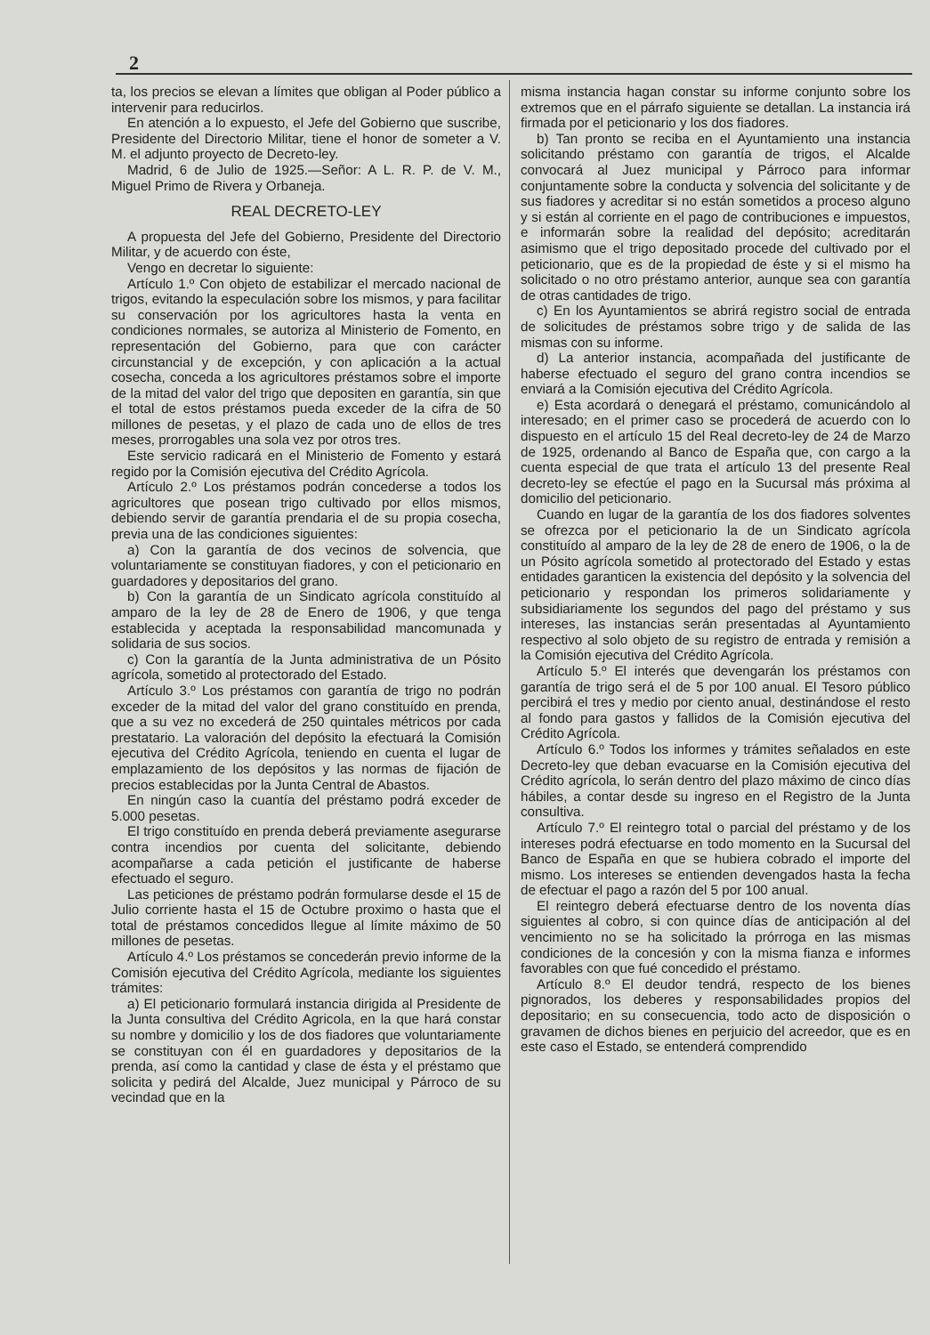2
ta, los precios se elevan a límites que obligan al Poder público a intervenir para reducirlos.
En atención a lo expuesto, el Jefe del Gobierno que suscribe, Presidente del Directorio Militar, tiene el honor de someter a V. M. el adjunto proyecto de Decreto-ley.
Madrid, 6 de Julio de 1925.—Señor: A L. R. P. de V. M., Miguel Primo de Rivera y Orbaneja.
REAL DECRETO-LEY
A propuesta del Jefe del Gobierno, Presidente del Directorio Militar, y de acuerdo con éste,
Vengo en decretar lo siguiente:
Artículo 1.º Con objeto de estabilizar el mercado nacional de trigos, evitando la especulación sobre los mismos, y para facilitar su conservación por los agricultores hasta la venta en condiciones normales, se autoriza al Ministerio de Fomento, en representación del Gobierno, para que con carácter circunstancial y de excepción, y con aplicación a la actual cosecha, conceda a los agricultores préstamos sobre el importe de la mitad del valor del trigo que depositen en garantía, sin que el total de estos préstamos pueda exceder de la cifra de 50 millones de pesetas, y el plazo de cada uno de ellos de tres meses, prorrogables una sola vez por otros tres.
Este servicio radicará en el Ministerio de Fomento y estará regido por la Comisión ejecutiva del Crédito Agrícola.
Artículo 2.º Los préstamos podrán concederse a todos los agricultores que posean trigo cultivado por ellos mismos, debiendo servir de garantía prendaria el de su propia cosecha, previa una de las condiciones siguientes:
a) Con la garantía de dos vecinos de solvencia, que voluntariamente se constituyan fiadores, y con el peticionario en guardadores y depositarios del grano.
b) Con la garantía de un Sindicato agrícola constituído al amparo de la ley de 28 de Enero de 1906, y que tenga establecida y aceptada la responsabilidad mancomunada y solidaria de sus socios.
c) Con la garantía de la Junta administrativa de un Pósito agrícola, sometido al protectorado del Estado.
Artículo 3.º Los préstamos con garantía de trigo no podrán exceder de la mitad del valor del grano constituído en prenda, que a su vez no excederá de 250 quintales métricos por cada prestatario. La valoración del depósito la efectuará la Comisión ejecutiva del Crédito Agrícola, teniendo en cuenta el lugar de emplazamiento de los depósitos y las normas de fijación de precios establecidas por la Junta Central de Abastos.
En ningún caso la cuantía del préstamo podrá exceder de 5.000 pesetas.
El trigo constituído en prenda deberá previamente asegurarse contra incendios por cuenta del solicitante, debiendo acompañarse a cada petición el justificante de haberse efectuado el seguro.
Las peticiones de préstamo podrán formularse desde el 15 de Julio corriente hasta el 15 de Octubre proximo o hasta que el total de préstamos concedidos llegue al límite máximo de 50 millones de pesetas.
Artículo 4.º Los préstamos se concederán previo informe de la Comisión ejecutiva del Crédito Agrícola, mediante los siguientes trámites:
a) El peticionario formulará instancia dirigida al Presidente de la Junta consultiva del Crédito Agricola, en la que hará constar su nombre y domicilio y los de dos fiadores que voluntariamente se constituyan con él en guardadores y depositarios de la prenda, así como la cantidad y clase de ésta y el préstamo que solicita y pedirá del Alcalde, Juez municipal y Párroco de su vecindad que en la
misma instancia hagan constar su informe conjunto sobre los extremos que en el párrafo siguiente se detallan. La instancia irá firmada por el peticionario y los dos fiadores.
b) Tan pronto se reciba en el Ayuntamiento una instancia solicitando préstamo con garantía de trigos, el Alcalde convocará al Juez municipal y Párroco para informar conjuntamente sobre la conducta y solvencia del solicitante y de sus fiadores y acreditar si no están sometidos a proceso alguno y si están al corriente en el pago de contribuciones e impuestos, e informarán sobre la realidad del depósito; acreditarán asimismo que el trigo depositado procede del cultivado por el peticionario, que es de la propiedad de éste y si el mismo ha solicitado o no otro préstamo anterior, aunque sea con garantía de otras cantidades de trigo.
c) En los Ayuntamientos se abrirá registro social de entrada de solicitudes de préstamos sobre trigo y de salida de las mismas con su informe.
d) La anterior instancia, acompañada del justificante de haberse efectuado el seguro del grano contra incendios se enviará a la Comisión ejecutiva del Crédito Agrícola.
e) Esta acordará o denegará el préstamo, comunicándolo al interesado; en el primer caso se procederá de acuerdo con lo dispuesto en el artículo 15 del Real decreto-ley de 24 de Marzo de 1925, ordenando al Banco de España que, con cargo a la cuenta especial de que trata el artículo 13 del presente Real decreto-ley se efectúe el pago en la Sucursal más próxima al domicilio del peticionario.
Cuando en lugar de la garantía de los dos fiadores solventes se ofrezca por el peticionario la de un Sindicato agrícola constituído al amparo de la ley de 28 de enero de 1906, o la de un Pósito agrícola sometido al protectorado del Estado y estas entidades garanticen la existencia del depósito y la solvencia del peticionario y respondan los primeros solidariamente y subsidiariamente los segundos del pago del préstamo y sus intereses, las instancias serán presentadas al Ayuntamiento respectivo al solo objeto de su registro de entrada y remisión a la Comisión ejecutiva del Crédito Agrícola.
Artículo 5.º El interés que devengarán los préstamos con garantía de trigo será el de 5 por 100 anual. El Tesoro público percibirá el tres y medio por ciento anual, destinándose el resto al fondo para gastos y fallidos de la Comisión ejecutiva del Crédito Agrícola.
Artículo 6.º Todos los informes y trámites señalados en este Decreto-ley que deban evacuarse en la Comisión ejecutiva del Crédito agrícola, lo serán dentro del plazo máximo de cinco días hábiles, a contar desde su ingreso en el Registro de la Junta consultiva.
Artículo 7.º El reintegro total o parcial del préstamo y de los intereses podrá efectuarse en todo momento en la Sucursal del Banco de España en que se hubiera cobrado el importe del mismo. Los intereses se entienden devengados hasta la fecha de efectuar el pago a razón del 5 por 100 anual.
El reintegro deberá efectuarse dentro de los noventa días siguientes al cobro, si con quince días de anticipación al del vencimiento no se ha solicitado la prórroga en las mismas condiciones de la concesión y con la misma fianza e informes favorables con que fué concedido el préstamo.
Artículo 8.º El deudor tendrá, respecto de los bienes pignorados, los deberes y responsabilidades propios del depositario; en su consecuencia, todo acto de disposición o gravamen de dichos bienes en perjuicio del acreedor, que es en este caso el Estado, se entenderá comprendido